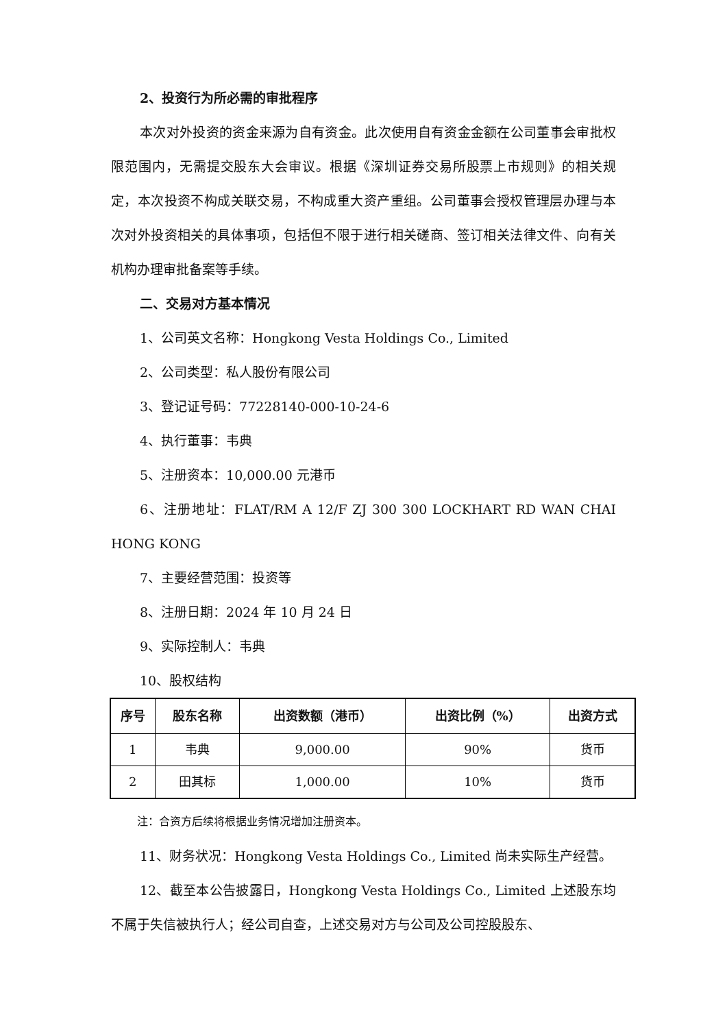2、投资行为所必需的审批程序
本次对外投资的资金来源为自有资金。此次使用自有资金金额在公司董事会审批权限范围内，无需提交股东大会审议。根据《深圳证券交易所股票上市规则》的相关规定，本次投资不构成关联交易，不构成重大资产重组。公司董事会授权管理层办理与本次对外投资相关的具体事项，包括但不限于进行相关磋商、签订相关法律文件、向有关机构办理审批备案等手续。
二、交易对方基本情况
1、公司英文名称：Hongkong Vesta Holdings Co., Limited
2、公司类型：私人股份有限公司
3、登记证号码：77228140-000-10-24-6
4、执行董事：韦典
5、注册资本：10,000.00 元港币
6、注册地址：FLAT/RM A 12/F ZJ 300 300 LOCKHART RD WAN CHAI HONG KONG
7、主要经营范围：投资等
8、注册日期：2024 年 10 月 24 日
9、实际控制人：韦典
10、股权结构
| 序号 | 股东名称 | 出资数额（港币） | 出资比例（%） | 出资方式 |
| --- | --- | --- | --- | --- |
| 1 | 韦典 | 9,000.00 | 90% | 货币 |
| 2 | 田其标 | 1,000.00 | 10% | 货币 |
注：合资方后续将根据业务情况增加注册资本。
11、财务状况：Hongkong Vesta Holdings Co., Limited 尚未实际生产经营。
12、截至本公告披露日，Hongkong Vesta Holdings Co., Limited 上述股东均不属于失信被执行人；经公司自查，上述交易对方与公司及公司控股股东、